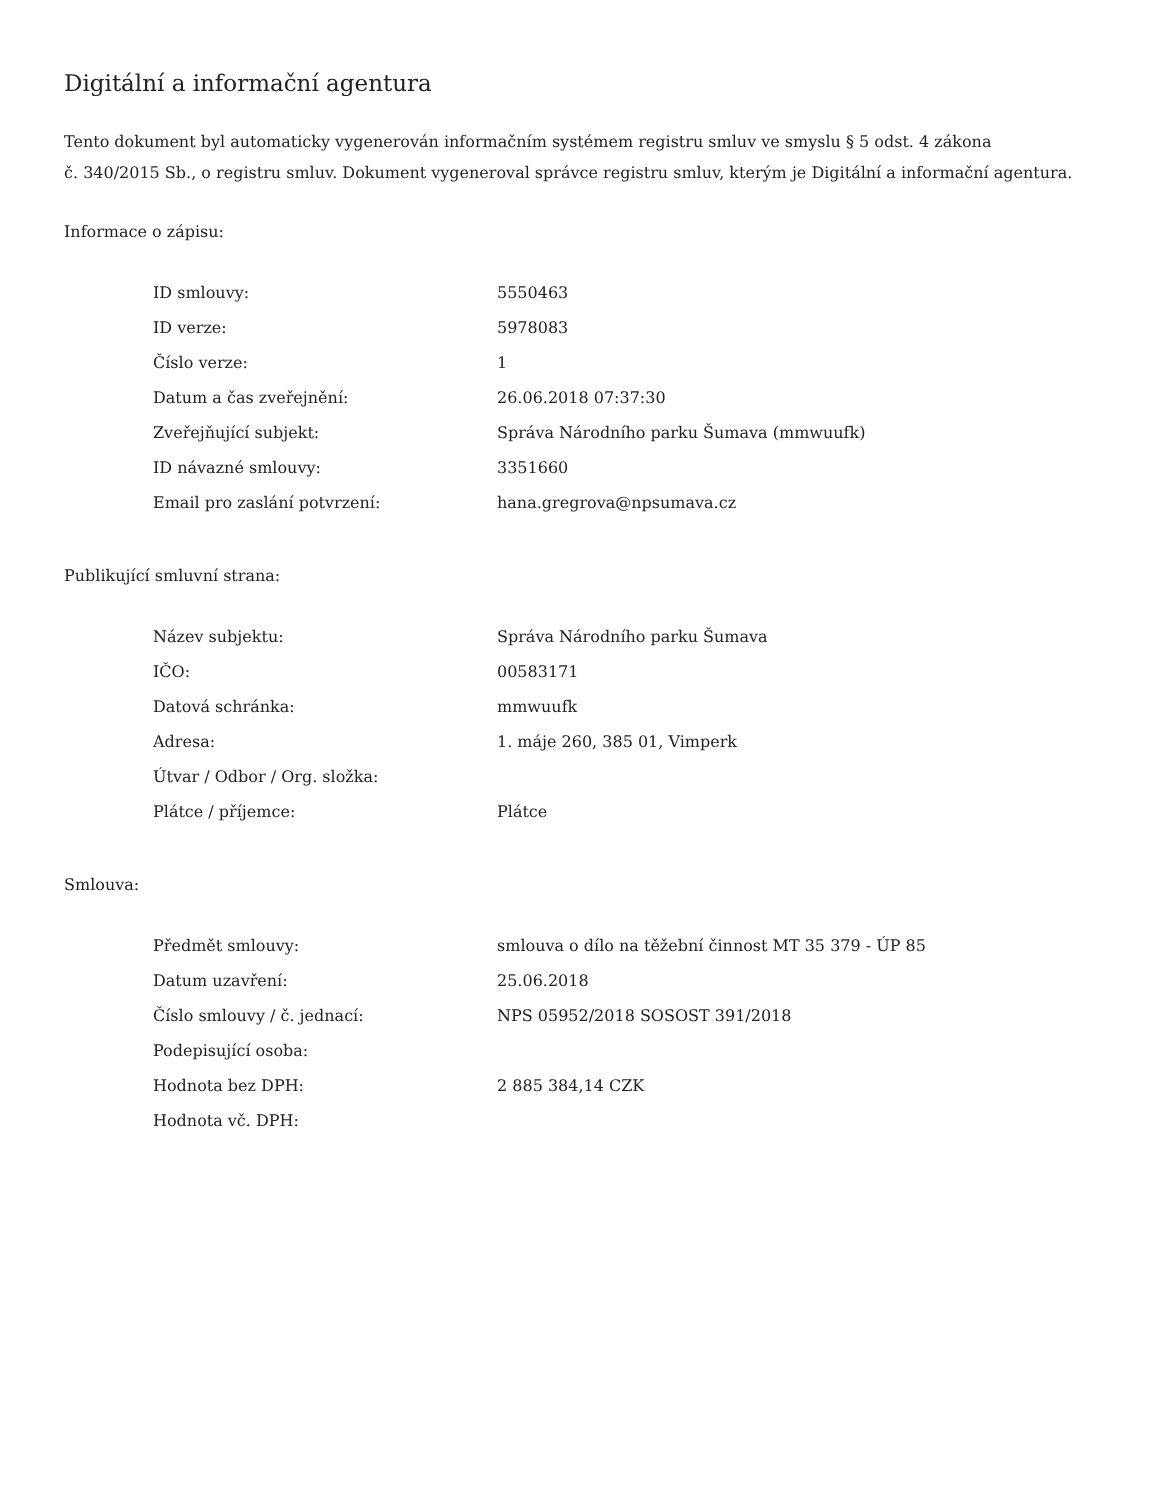Digitální a informační agentura
Tento dokument byl automaticky vygenerován informačním systémem registru smluv ve smyslu § 5 odst. 4 zákona
č. 340/2015 Sb., o registru smluv. Dokument vygeneroval správce registru smluv, kterým je Digitální a informační agentura.
Informace o zápisu:
| ID smlouvy: | 5550463 |
| ID verze: | 5978083 |
| Číslo verze: | 1 |
| Datum a čas zveřejnění: | 26.06.2018 07:37:30 |
| Zveřejňující subjekt: | Správa Národního parku Šumava (mmwuufk) |
| ID návazné smlouvy: | 3351660 |
| Email pro zaslání potvrzení: | hana.gregrova@npsumava.cz |
Publikující smluvní strana:
| Název subjektu: | Správa Národního parku Šumava |
| IČO: | 00583171 |
| Datová schránka: | mmwuufk |
| Adresa: | 1. máje 260, 385 01, Vimperk |
| Útvar / Odbor / Org. složka: | |
| Plátce / příjemce: | Plátce |
Smlouva:
| Předmět smlouvy: | smlouva o dílo na těžební činnost MT 35 379 - ÚP 85 |
| Datum uzavření: | 25.06.2018 |
| Číslo smlouvy / č. jednací: | NPS 05952/2018 SOSOST 391/2018 |
| Podepisující osoba: | |
| Hodnota bez DPH: | 2 885 384,14 CZK |
| Hodnota vč. DPH: | |